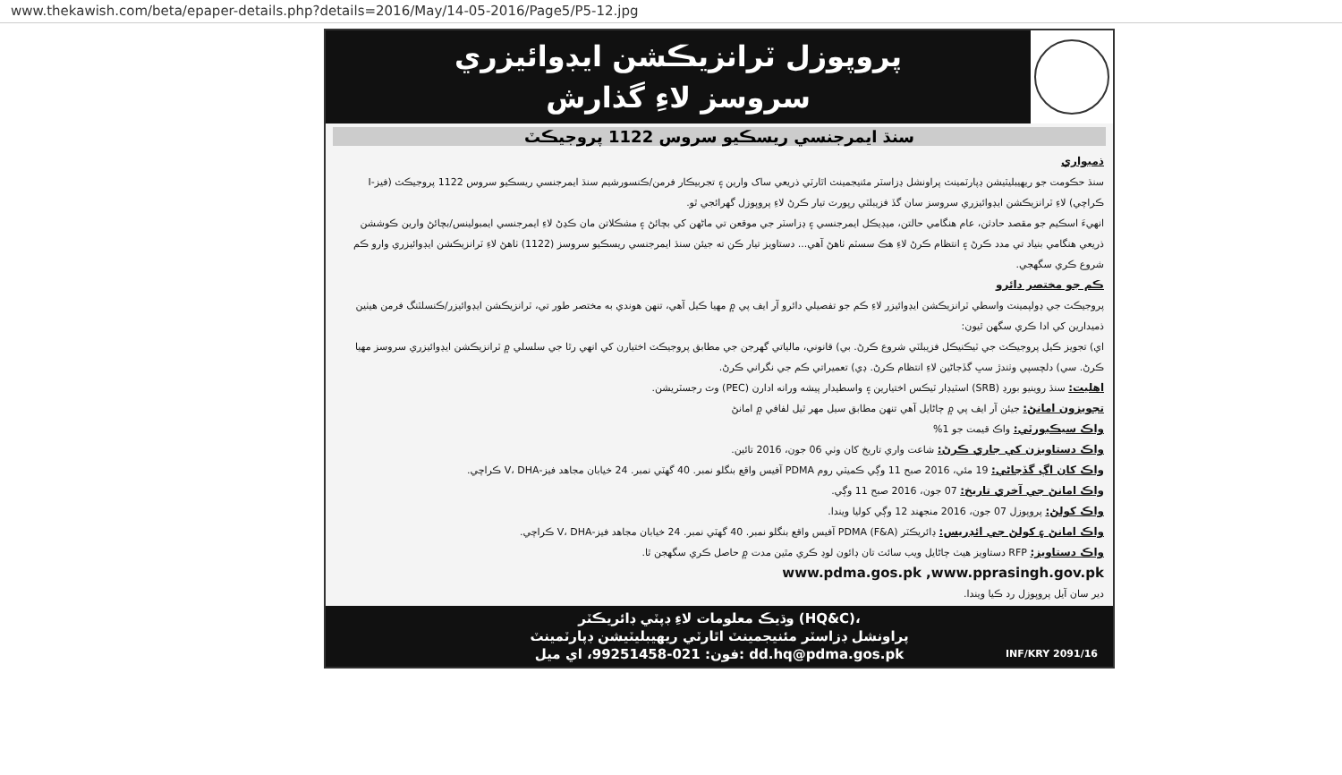www.thekawish.com/beta/epaper-details.php?details=2016/May/14-05-2016/Page5/P5-12.jpg
پروپوزل ٽرانزيڪشن ايڊوائيزري
سروسز لاءِ گذارش
سنڌ ايمرجنسي ريسڪيو سروس 1122 پروجيڪٽ
ذميواري
سنڌ حڪومت جو ريهيبليٽيشن ڊپارٽمينٽ پراونشل ڊزاسٽر مئنيجمينٽ اٿارٽي ذريعي ساک وارين ۽ تجربيڪار فرمن/ڪنسورشيم سنڌ ايمرجنسي ريسڪيو سروس 1122 پروجيڪٽ (فيز-I ڪراچي) لاءِ ٽرانزيڪشن ايڊوائيزري سروسز سان گڏ فزيبلٽي رپورٽ تيار ڪرڻ لاءِ پروپوزل گهرائجي ٿو.
انهيءَ اسڪيم جو مقصد حادثن، عام هنگامي حالتن، ميڊيڪل ايمرجنسي ۽ ڊزاسٽر جي موقعن تي ماڻهن کي بچائڻ ۽ مشڪلاتن مان ڪڍڻ لاءِ ايمرجنسي ايمبولينس/بچائڻ وارين ڪوششن ذريعي هنگامي بنياد تي مدد ڪرڻ ۽ انتظام ڪرڻ لاءِ هڪ سسٽم ٺاهڻ آهي... دستاويز تيار ڪن ته جيئن سنڌ ايمرجنسي ريسڪيو سروسز (1122) ٺاهڻ لاءِ ٽرانزيڪشن ايڊوائيزري وارو ڪم شروع ڪري سگهجي.
ڪم جو مختصر دائرو
پروجيڪٽ جي ڊولپمينٽ واسطي ٽرانزيڪشن ايڊوائيزر لاءِ ڪم جو تفصيلي دائرو آر ايف پي ۾ مهيا ڪيل آهي، تنهن هوندي به مختصر طور تي، ٽرانزيڪشن ايڊوائيزر/ڪنسلٽنگ فرمن هيٺين ذميدارين کي ادا ڪري سگهن ٿيون:
اي) تجويز ڪيل پروجيڪٽ جي ٽيڪنيڪل فزيبلٽي شروع ڪرڻ. بي) قانوني، مالياتي گهرجن جي مطابق پروجيڪٽ اختيارن کي انهي رٿا جي سلسلي ۾ ٽرانزيڪشن ايڊوائيزري سروسز مهيا ڪرڻ. سي) دلچسپي وٺندڙ سڀ گڏجاڻين لاءِ انتظام ڪرڻ. ڊي) تعميراتي ڪم جي نگراني ڪرڻ.
اهليت: سنڌ روينيو بورڊ (SRB) اسٽيڊار ٽيڪس اختيارين ۽ واسطيدار پيشه ورانه ادارن (PEC) وٽ رجسٽريشن.
تجويزون امانڻ: جيئن آر ايف پي ۾ ڄاڻايل آهي تنهن مطابق سيل مهر ٿيل لفافي ۾ امانڻ
واڪ سيڪيورٽي: واڪ قيمت جو 1%
واڪ دستاويزن کي جاري ڪرڻ: شاعت واري تاريخ کان وٺي 06 جون، 2016 تائين.
واڪ کان اڳ گڏجاڻي: 19 مئي، 2016 صبح 11 وڳي ڪميٽي روم PDMA آفيس واقع بنگلو نمبر. 40 گهٽي نمبر. 24 خيابان مجاهد فيز-V، DHA ڪراچي.
واڪ امانڻ جي آخري تاريخ: 07 جون، 2016 صبح 11 وڳي.
واڪ کولڻ: پروپوزل 07 جون، 2016 منجهند 12 وڳي کوليا ويندا.
واڪ امانڻ ۽ کولڻ جي ائڊريس: ڊائريڪٽر (F&A) PDMA آفيس واقع بنگلو نمبر. 40 گهٽي نمبر. 24 خيابان مجاهد فيز-V، DHA ڪراچي.
واڪ دستاويز: RFP دستاويز هيٺ ڄاڻايل ويب سائٽ تان ڊائون لوڊ ڪري مٿين مدت ۾ حاصل ڪري سگهجن ٿا.
www.pdma.gos.pk ,www.pprasingh.gov.pk
دير سان آيل پروپوزل رد ڪيا ويندا.
وڌيڪ معلومات لاءِ ڊپٽي ڊائريڪٽر (HQ&C)،
پراونشل ڊزاسٽر مئنيجمينٽ اٿارٽي ريهيبليٽيشن ڊپارٽمينٽ
فون: 021-99251458، اي ميل: dd.hq@pdma.gos.pk
INF/KRY 2091/16